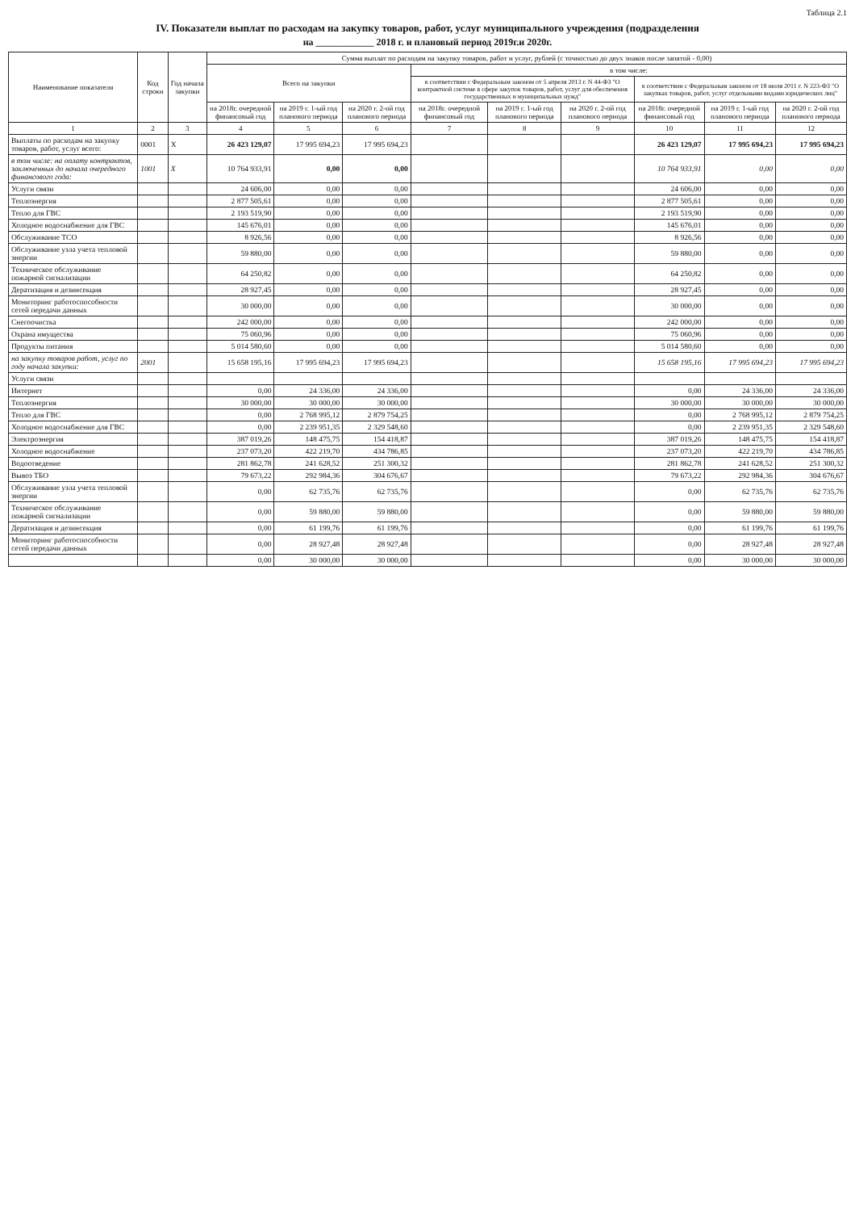Таблица 2.1
IV. Показатели выплат по расходам на закупку товаров, работ, услуг муниципального учреждения (подразделения
на ____________ 2018 г. и плановый период 2019г.и 2020г.
| Наименование показателя | Код строки | Год начала закупки | Сумма выплат по расходам на закупку товаров, работ и услуг, рублей (с точностью до двух знаков после запятой - 0,00) | | | | | | | | |
| --- | --- | --- | --- | --- | --- | --- | --- | --- | --- | --- | --- |
| | | | Всего на закупки | | | в том числе: | | | | | |
| | | | | | | в соответствии с Федеральным законом от 5 апреля 2013 г. N 44-ФЗ "О контрактной системе в сфере закупок товаров, работ, услуг для обеспечения государственных и муниципальных нужд" | | | в соответствии с Федеральным законом от 18 июля 2011 г. N 223-ФЗ "О закупках товаров, работ, услуг отдельными видами юридических лиц" | | |
| | | | на 2018г. очередной финансовый год | на 2019 г. 1-ый год планового периода | на 2020 г. 2-ой год планового периода | на 2018г. очередной финансовый год | на 2019 г. 1-ый год планового периода | на 2020 г. 2-ой год планового периода | на 2018г. очередной финансовый год | на 2019 г. 1-ый год планового периода | на 2020 г. 2-ой год планового периода |
| 1 | 2 | 3 | 4 | 5 | 6 | 7 | 8 | 9 | 10 | 11 | 12 |
| Выплаты по расходам на закупку товаров, работ, услуг всего: | 0001 | X | 26 423 129,07 | 17 995 694,23 | 17 995 694,23 | | | | 26 423 129,07 | 17 995 694,23 | 17 995 694,23 |
| в том числе: на оплату контрактов, заключенных до начала очередного финансового года: | 1001 | X | 10 764 933,91 | 0,00 | 0,00 | | | | 10 764 933,91 | 0,00 | 0,00 |
| Услуги связи | | | 24 606,00 | 0,00 | 0,00 | | | | 24 606,00 | 0,00 | 0,00 |
| Теплоэнергия | | | 2 877 505,61 | 0,00 | 0,00 | | | | 2 877 505,61 | 0,00 | 0,00 |
| Тепло для ГВС | | | 2 193 519,90 | 0,00 | 0,00 | | | | 2 193 519,90 | 0,00 | 0,00 |
| Холодное водоснабжение для ГВС | | | 145 676,01 | 0,00 | 0,00 | | | | 145 676,01 | 0,00 | 0,00 |
| Обслуживание ТСО | | | 8 926,56 | 0,00 | 0,00 | | | | 8 926,56 | 0,00 | 0,00 |
| Обслуживание узла учета тепловой энергии | | | 59 880,00 | 0,00 | 0,00 | | | | 59 880,00 | 0,00 | 0,00 |
| Техническое обслуживание пожарной сигнализации | | | 64 250,82 | 0,00 | 0,00 | | | | 64 250,82 | 0,00 | 0,00 |
| Дератизация и дезинсекция | | | 28 927,45 | 0,00 | 0,00 | | | | 28 927,45 | 0,00 | 0,00 |
| Мониторинг работоспособности сетей передачи данных | | | 30 000,00 | 0,00 | 0,00 | | | | 30 000,00 | 0,00 | 0,00 |
| Снегоочистка | | | 242 000,00 | 0,00 | 0,00 | | | | 242 000,00 | 0,00 | 0,00 |
| Охрана имущества | | | 75 060,96 | 0,00 | 0,00 | | | | 75 060,96 | 0,00 | 0,00 |
| Продукты питания | | | 5 014 580,60 | 0,00 | 0,00 | | | | 5 014 580,60 | 0,00 | 0,00 |
| на закупку товаров работ, услуг по году начала закупки: | 2001 | | 15 658 195,16 | 17 995 694,23 | 17 995 694,23 | | | | 15 658 195,16 | 17 995 694,23 | 17 995 694,23 |
| Услуги связи | | | | | | | | | | | |
| Интернет | | | 0,00 | 24 336,00 | 24 336,00 | | | | 0,00 | 24 336,00 | 24 336,00 |
| Теплоэнергия | | | 30 000,00 | 30 000,00 | 30 000,00 | | | | 30 000,00 | 30 000,00 | 30 000,00 |
| Тепло для ГВС | | | 0,00 | 2 768 995,12 | 2 879 754,25 | | | | 0,00 | 2 768 995,12 | 2 879 754,25 |
| Холодное водоснабжение для ГВС | | | 0,00 | 2 239 951,35 | 2 329 548,60 | | | | 0,00 | 2 239 951,35 | 2 329 548,60 |
| Электроэнергия | | | 387 019,26 | 148 475,75 | 154 418,87 | | | | 387 019,26 | 148 475,75 | 154 418,87 |
| Холодное водоснабжение | | | 237 073,20 | 422 219,70 | 434 786,85 | | | | 237 073,20 | 422 219,70 | 434 786,85 |
| Водоотведение | | | 281 862,78 | 241 628,52 | 251 300,32 | | | | 281 862,78 | 241 628,52 | 251 300,32 |
| Вывоз ТБО | | | 79 673,22 | 292 984,36 | 304 676,67 | | | | 79 673,22 | 292 984,36 | 304 676,67 |
| Обслуживание узла учета тепловой энергии | | | 0,00 | 62 735,76 | 62 735,76 | | | | 0,00 | 62 735,76 | 62 735,76 |
| Техническое обслуживание пожарной сигнализации | | | 0,00 | 59 880,00 | 59 880,00 | | | | 0,00 | 59 880,00 | 59 880,00 |
| Дератизация и дезинсекция | | | 0,00 | 61 199,76 | 61 199,76 | | | | 0,00 | 61 199,76 | 61 199,76 |
| Мониторинг работоспособности сетей передачи данных | | | 0,00 | 28 927,48 | 28 927,48 | | | | 0,00 | 28 927,48 | 28 927,48 |
| | | | 0,00 | 30 000,00 | 30 000,00 | | | | 0,00 | 30 000,00 | 30 000,00 |